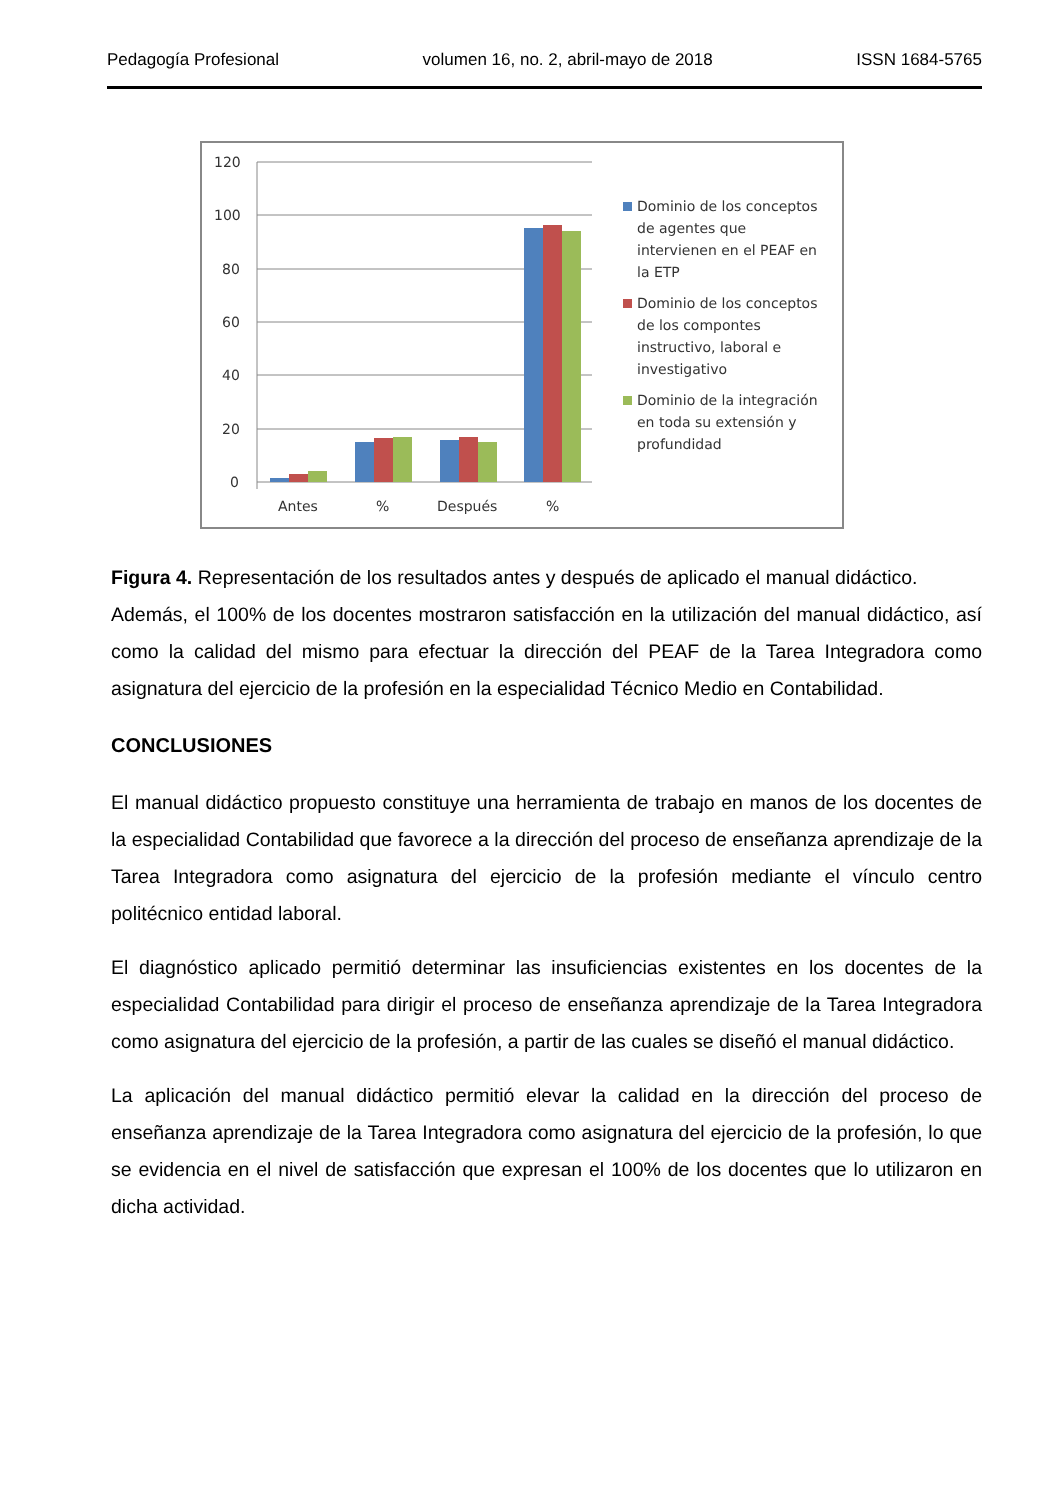Pedagogía Profesional volumen 16, no. 2, abril-mayo de 2018 ISSN 1684-5765
120
100
80
60
40
20
0
Antes
%
Después
%
Dominio de los conceptos
de agentes que
intervienen en el PEAF en
la ETP
Dominio de los conceptos
de los compontes
instructivo, laboral e
investigativo
Dominio de la integración
en toda su extensión y
profundidad
Figura 4. Representación de los resultados antes y después de aplicado el manual didáctico.
Además, el 100% de los docentes mostraron satisfacción en la utilización del manual didáctico, así como la calidad del mismo para efectuar la dirección del PEAF de la Tarea Integradora como asignatura del ejercicio de la profesión en la especialidad Técnico Medio en Contabilidad.
CONCLUSIONES
El manual didáctico propuesto constituye una herramienta de trabajo en manos de los docentes de la especialidad Contabilidad que favorece a la dirección del proceso de enseñanza aprendizaje de la Tarea Integradora como asignatura del ejercicio de la profesión mediante el vínculo centro politécnico entidad laboral.
El diagnóstico aplicado permitió determinar las insuficiencias existentes en los docentes de la especialidad Contabilidad para dirigir el proceso de enseñanza aprendizaje de la Tarea Integradora como asignatura del ejercicio de la profesión, a partir de las cuales se diseñó el manual didáctico.
La aplicación del manual didáctico permitió elevar la calidad en la dirección del proceso de enseñanza aprendizaje de la Tarea Integradora como asignatura del ejercicio de la profesión, lo que se evidencia en el nivel de satisfacción que expresan el 100% de los docentes que lo utilizaron en dicha actividad.